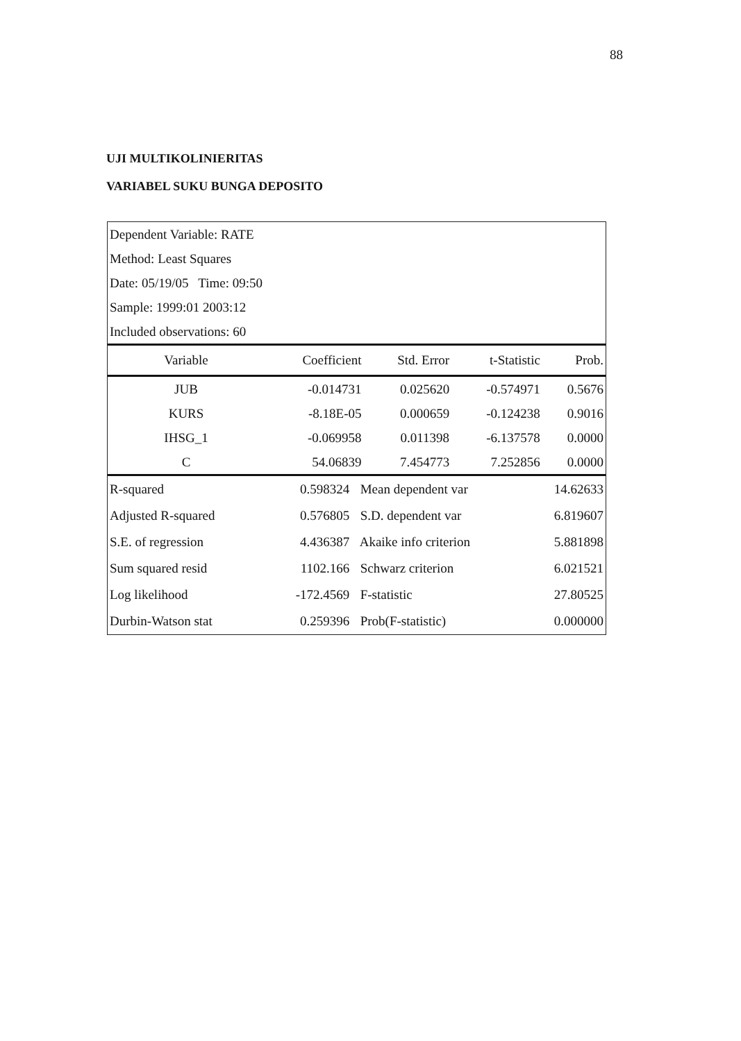88
UJI MULTIKOLINIERITAS
VARIABEL SUKU BUNGA DEPOSITO
| Dependent Variable: RATE |
| Method: Least Squares |
| Date: 05/19/05 Time: 09:50 |
| Sample: 1999:01 2003:12 |
| Included observations: 60 |
| Variable | Coefficient | Std. Error | t-Statistic | Prob. |
| --- | --- | --- | --- | --- |
| JUB | -0.014731 | 0.025620 | -0.574971 | 0.5676 |
| KURS | -8.18E-05 | 0.000659 | -0.124238 | 0.9016 |
| IHSG_1 | -0.069958 | 0.011398 | -6.137578 | 0.0000 |
| C | 54.06839 | 7.454773 | 7.252856 | 0.0000 |
| R-squared | 0.598324 | Mean dependent var | 14.62633 |
| Adjusted R-squared | 0.576805 | S.D. dependent var | 6.819607 |
| S.E. of regression | 4.436387 | Akaike info criterion | 5.881898 |
| Sum squared resid | 1102.166 | Schwarz criterion | 6.021521 |
| Log likelihood | -172.4569 | F-statistic | 27.80525 |
| Durbin-Watson stat | 0.259396 | Prob(F-statistic) | 0.000000 |